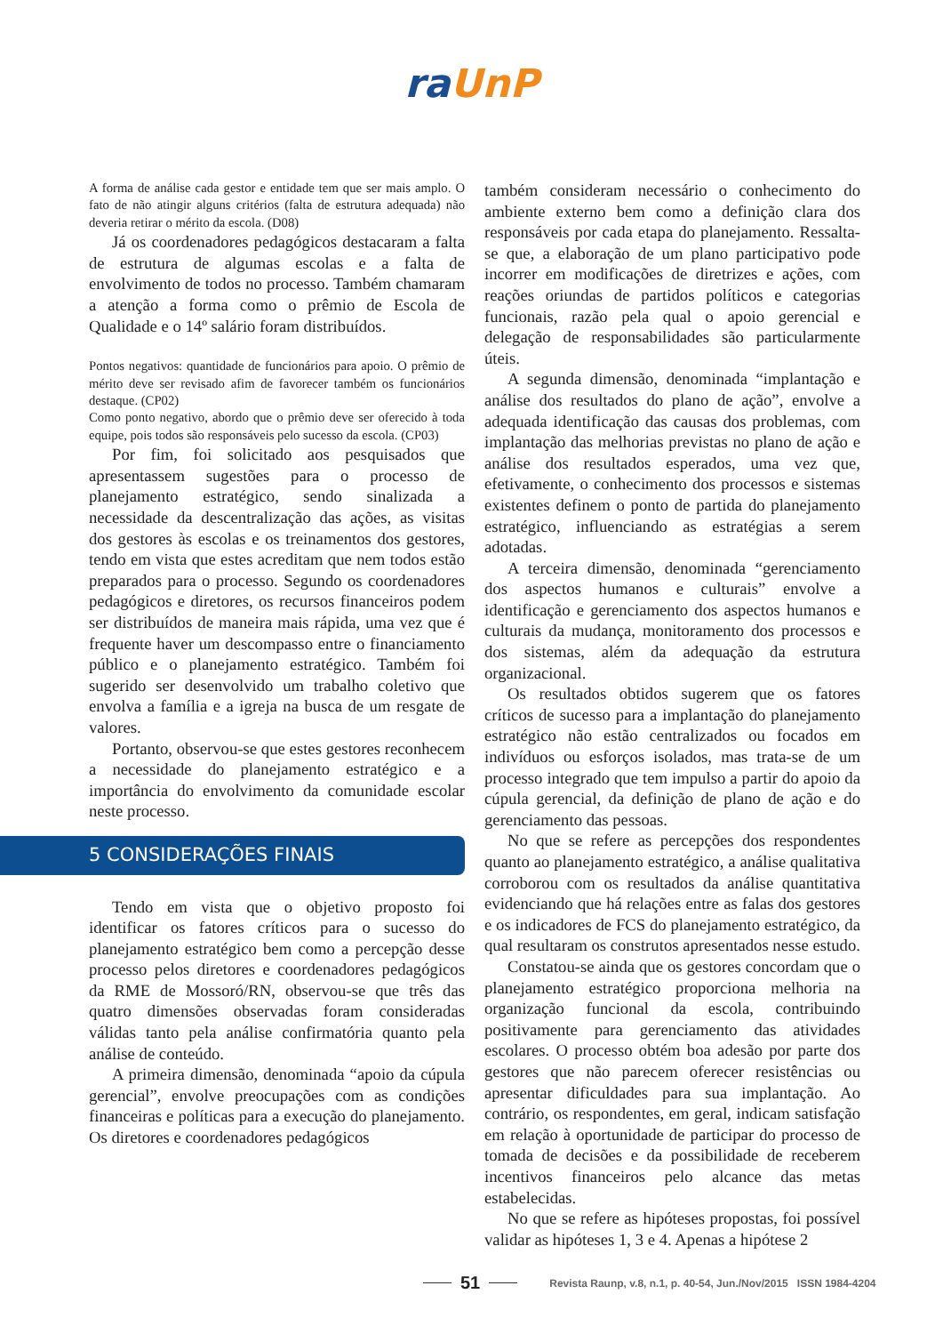ra UnP
A forma de análise cada gestor e entidade tem que ser mais amplo. O fato de não atingir alguns critérios (falta de estrutura adequada) não deveria retirar o mérito da escola. (D08)
Já os coordenadores pedagógicos destacaram a falta de estrutura de algumas escolas e a falta de envolvimento de todos no processo. Também chamaram a atenção a forma como o prêmio de Escola de Qualidade e o 14º salário foram distribuídos.
Pontos negativos: quantidade de funcionários para apoio. O prêmio de mérito deve ser revisado afim de favorecer também os funcionários destaque. (CP02)
Como ponto negativo, abordo que o prêmio deve ser oferecido à toda equipe, pois todos são responsáveis pelo sucesso da escola. (CP03)
Por fim, foi solicitado aos pesquisados que apresentassem sugestões para o processo de planejamento estratégico, sendo sinalizada a necessidade da descentralização das ações, as visitas dos gestores às escolas e os treinamentos dos gestores, tendo em vista que estes acreditam que nem todos estão preparados para o processo. Segundo os coordenadores pedagógicos e diretores, os recursos financeiros podem ser distribuídos de maneira mais rápida, uma vez que é frequente haver um descompasso entre o financiamento público e o planejamento estratégico. Também foi sugerido ser desenvolvido um trabalho coletivo que envolva a família e a igreja na busca de um resgate de valores.
Portanto, observou-se que estes gestores reconhecem a necessidade do planejamento estratégico e a importância do envolvimento da comunidade escolar neste processo.
5 CONSIDERAÇÕES FINAIS
Tendo em vista que o objetivo proposto foi identificar os fatores críticos para o sucesso do planejamento estratégico bem como a percepção desse processo pelos diretores e coordenadores pedagógicos da RME de Mossoró/RN, observou-se que três das quatro dimensões observadas foram consideradas válidas tanto pela análise confirmatória quanto pela análise de conteúdo.
A primeira dimensão, denominada “apoio da cúpula gerencial”, envolve preocupações com as condições financeiras e políticas para a execução do planejamento. Os diretores e coordenadores pedagógicos
também consideram necessário o conhecimento do ambiente externo bem como a definição clara dos responsáveis por cada etapa do planejamento. Ressalta-se que, a elaboração de um plano participativo pode incorrer em modificações de diretrizes e ações, com reações oriundas de partidos políticos e categorias funcionais, razão pela qual o apoio gerencial e delegação de responsabilidades são particularmente úteis.
A segunda dimensão, denominada “implantação e análise dos resultados do plano de ação”, envolve a adequada identificação das causas dos problemas, com implantação das melhorias previstas no plano de ação e análise dos resultados esperados, uma vez que, efetivamente, o conhecimento dos processos e sistemas existentes definem o ponto de partida do planejamento estratégico, influenciando as estratégias a serem adotadas.
A terceira dimensão, denominada “gerenciamento dos aspectos humanos e culturais” envolve a identificação e gerenciamento dos aspectos humanos e culturais da mudança, monitoramento dos processos e dos sistemas, além da adequação da estrutura organizacional.
Os resultados obtidos sugerem que os fatores críticos de sucesso para a implantação do planejamento estratégico não estão centralizados ou focados em indivíduos ou esforços isolados, mas trata-se de um processo integrado que tem impulso a partir do apoio da cúpula gerencial, da definição de plano de ação e do gerenciamento das pessoas.
No que se refere as percepções dos respondentes quanto ao planejamento estratégico, a análise qualitativa corroborou com os resultados da análise quantitativa evidenciando que há relações entre as falas dos gestores e os indicadores de FCS do planejamento estratégico, da qual resultaram os construtos apresentados nesse estudo.
Constatou-se ainda que os gestores concordam que o planejamento estratégico proporciona melhoria na organização funcional da escola, contribuindo positivamente para gerenciamento das atividades escolares. O processo obtém boa adesão por parte dos gestores que não parecem oferecer resistências ou apresentar dificuldades para sua implantação. Ao contrário, os respondentes, em geral, indicam satisfação em relação à oportunidade de participar do processo de tomada de decisões e da possibilidade de receberem incentivos financeiros pelo alcance das metas estabelecidas.
No que se refere as hipóteses propostas, foi possível validar as hipóteses 1, 3 e 4. Apenas a hipótese 2
51 Revista Raunp, v.8, n.1, p. 40-54, Jun./Nov/2015 ISSN 1984-4204